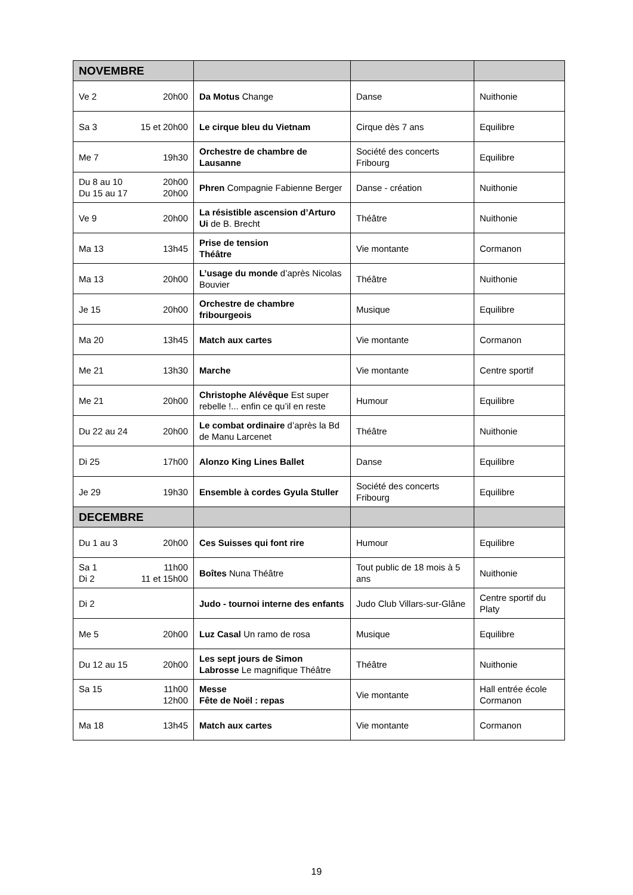| NOVEMBRE | | | |
| Ve 2 20h00 | Da Motus Change | Danse | Nuithonie |
| Sa 3 15 et 20h00 | Le cirque bleu du Vietnam | Cirque dès 7 ans | Equilibre |
| Me 7 19h30 | Orchestre de chambre de Lausanne | Société des concerts Fribourg | Equilibre |
| Du 8 au 10 20h00 Du 15 au 17 20h00 | Phren Compagnie Fabienne Berger | Danse - création | Nuithonie |
| Ve 9 20h00 | La résistible ascension d’Arturo Ui de B. Brecht | Théâtre | Nuithonie |
| Ma 13 13h45 | Prise de tension Théâtre | Vie montante | Cormanon |
| Ma 13 20h00 | L’usage du monde d’après Nicolas Bouvier | Théâtre | Nuithonie |
| Je 15 20h00 | Orchestre de chambre fribourgeois | Musique | Equilibre |
| Ma 20 13h45 | Match aux cartes | Vie montante | Cormanon |
| Me 21 13h30 | Marche | Vie montante | Centre sportif |
| Me 21 20h00 | Christophe Alévêque Est super rebelle !... enfin ce qu’il en reste | Humour | Equilibre |
| Du 22 au 24 20h00 | Le combat ordinaire d’après la Bd de Manu Larcenet | Théâtre | Nuithonie |
| Di 25 17h00 | Alonzo King Lines Ballet | Danse | Equilibre |
| Je 29 19h30 | Ensemble à cordes Gyula Stuller | Société des concerts Fribourg | Equilibre |
| DECEMBRE | | | |
| Du 1 au 3 20h00 | Ces Suisses qui font rire | Humour | Equilibre |
| Sa 1 11h00 Di 2 11 et 15h00 | Boîtes Nuna Théâtre | Tout public de 18 mois à 5 ans | Nuithonie |
| Di 2 | Judo - tournoi interne des enfants | Judo Club Villars-sur-Glâne | Centre sportif du Platy |
| Me 5 20h00 | Luz Casal Un ramo de rosa | Musique | Equilibre |
| Du 12 au 15 20h00 | Les sept jours de Simon Labrosse Le magnifique Théâtre | Théâtre | Nuithonie |
| Sa 15 11h00 12h00 | Messe Fête de Noël : repas | Vie montante | Hall entrée école Cormanon |
| Ma 18 13h45 | Match aux cartes | Vie montante | Cormanon |
19